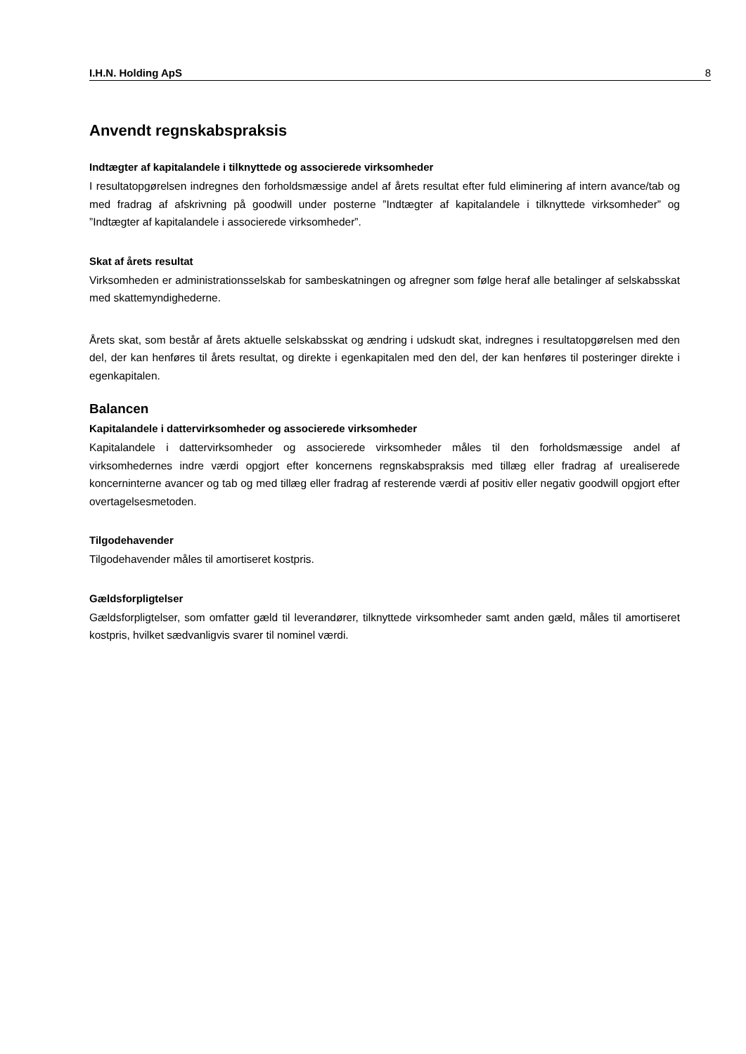I.H.N. Holding ApS 8
Anvendt regnskabspraksis
Indtægter af kapitalandele i tilknyttede og associerede virksomheder
I resultatopgørelsen indregnes den forholdsmæssige andel af årets resultat efter fuld eliminering af intern avance/tab og med fradrag af afskrivning på goodwill under posterne ”Indtægter af kapitalandele i tilknyttede virksomheder” og ”Indtægter af kapitalandele i associerede virksomheder”.
Skat af årets resultat
Virksomheden er administrationsselskab for sambeskatningen og afregner som følge heraf alle betalinger af selskabsskat med skattemyndighederne.
Årets skat, som består af årets aktuelle selskabsskat og ændring i udskudt skat, indregnes i resultatopgørelsen med den del, der kan henføres til årets resultat, og direkte i egenkapitalen med den del, der kan henføres til posteringer direkte i egenkapitalen.
Balancen
Kapitalandele i dattervirksomheder og associerede virksomheder
Kapitalandele i dattervirksomheder og associerede virksomheder måles til den forholdsmæssige andel af virksomhedernes indre værdi opgjort efter koncernens regnskabspraksis med tillæg eller fradrag af urealiserede koncerninterne avancer og tab og med tillæg eller fradrag af resterende værdi af positiv eller negativ goodwill opgjort efter overtagelsesmetoden.
Tilgodehavender
Tilgodehavender måles til amortiseret kostpris.
Gældsforpligtelser
Gældsforpligtelser, som omfatter gæld til leverandører, tilknyttede virksomheder samt anden gæld, måles til amortiseret kostpris, hvilket sædvanligvis svarer til nominel værdi.